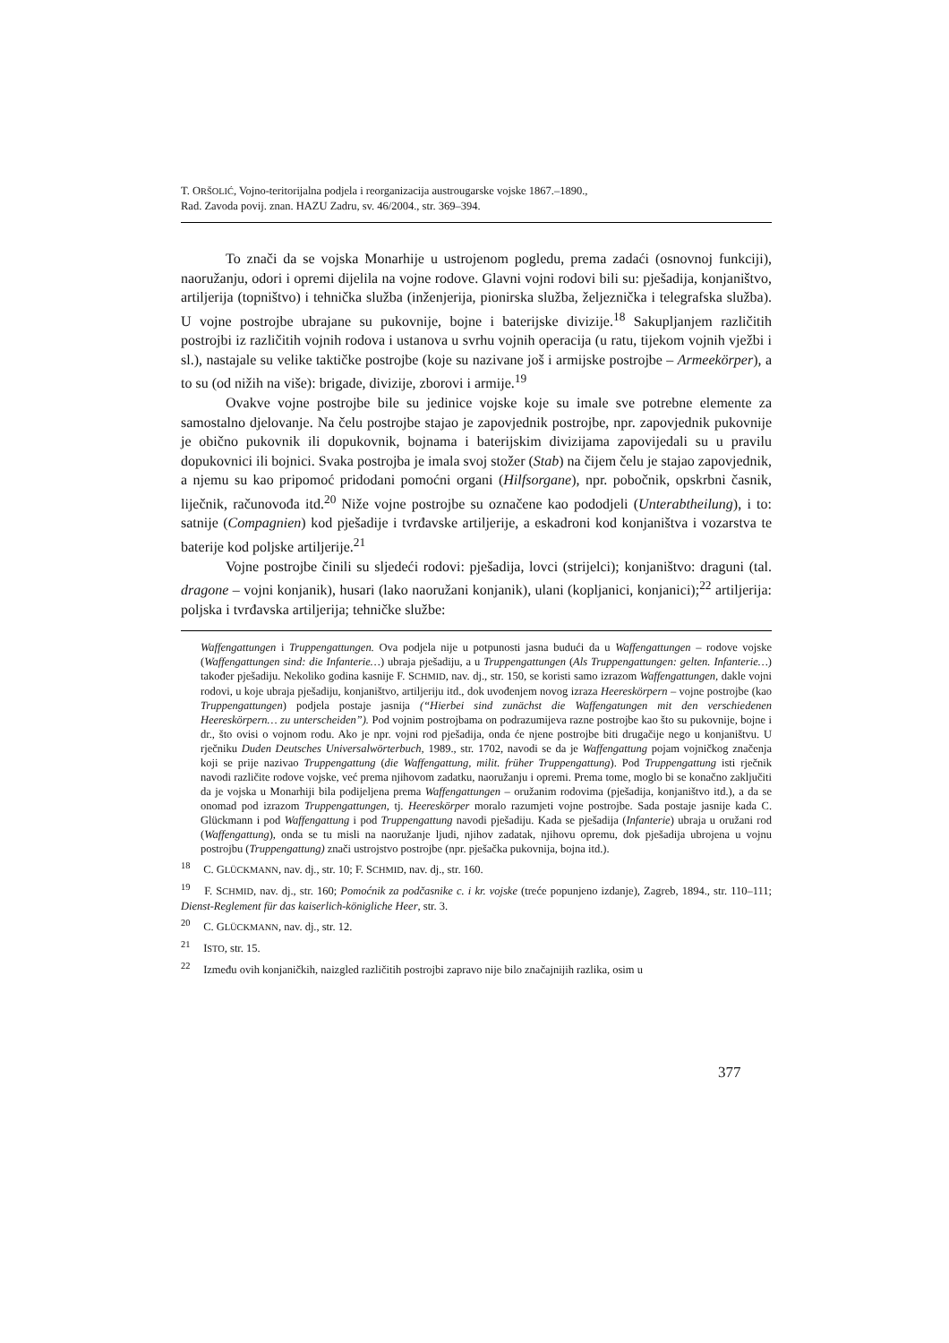T. ORŠOLIĆ, Vojno-teritorijalna podjela i reorganizacija austrougarske vojske 1867.–1890.,
Rad. Zavoda povij. znan. HAZU Zadru, sv. 46/2004., str. 369–394.
To znači da se vojska Monarhije u ustrojenom pogledu, prema zadaći (osnovnoj funkciji), naoružanju, odori i opremi dijelila na vojne rodove. Glavni vojni rodovi bili su: pješadija, konjaništvo, artiljerija (topništvo) i tehnička služba (inženjerija, pionirska služba, željeznička i telegrafska služba). U vojne postrojbe ubrajane su pukovnije, bojne i baterijske divizije.<sup>18</sup> Sakupljanjem različitih postrojbi iz različitih vojnih rodova i ustanova u svrhu vojnih operacija (u ratu, tijekom vojnih vježbi i sl.), nastajale su velike taktičke postrojbe (koje su nazivane još i armijske postrojbe – Armeekörper), a to su (od nižih na više): brigade, divizije, zborovi i armije.<sup>19</sup>
Ovakve vojne postrojbe bile su jedinice vojske koje su imale sve potrebne elemente za samostalno djelovanje. Na čelu postrojbe stajao je zapovjednik postrojbe, npr. zapovjednik pukovnije je obično pukovnik ili dopukovnik, bojnama i baterijskim divizijama zapovijedali su u pravilu dopukovnici ili bojnici. Svaka postrojba je imala svoj stožer (Stab) na čijem čelu je stajao zapovjednik, a njemu su kao pripomoć pridodani pomoćni organi (Hilfsorgane), npr. pobočnik, opskrbni časnik, liječnik, računovođa itd.<sup>20</sup> Niže vojne postrojbe su označene kao pododjeli (Unterabtheilung), i to: satnije (Compagnien) kod pješadije i tvrđavske artiljerije, a eskadroni kod konjaništva i vozarstva te baterije kod poljske artiljerije.<sup>21</sup>
Vojne postrojbe činili su sljedeći rodovi: pješadija, lovci (strijelci); konjaništvo: draguni (tal. dragone – vojni konjanik), husari (lako naoružani konjanik), ulani (kopljanici, konjanici);<sup>22</sup> artiljerija: poljska i tvrđavska artiljerija; tehničke službe:
Waffengattungen i Truppengattungen. Ova podjela nije u potpunosti jasna budući da u Waffengattungen – rodove vojske (Waffengattungen sind: die Infanterie…) ubraja pješadiju, a u Truppengattungen (Als Truppengattungen: gelten. Infanterie…) također pješadiju. Nekoliko godina kasnije F. SCHMID, nav. dj., str. 150, se koristi samo izrazom Waffengattungen, dakle vojni rodovi, u koje ubraja pješadiju, konjaništvo, artiljeriju itd., dok uvođenjem novog izraza Heereskörpern – vojne postrojbe (kao Truppengattungen) podjela postaje jasnija (“Hierbei sind zunächst die Waffengatungen mit den verschiedenen Heereskörpern… zu unterscheiden”). Pod vojnim postrojbama on podrazumijeva razne postrojbe kao što su pukovnije, bojne i dr., što ovisi o vojnom rodu. Ako je npr. vojni rod pješadija, onda će njene postrojbe biti drugačije nego u konjaništvu. U rječniku Duden Deutsches Universalwörterbuch, 1989., str. 1702, navodi se da je Waffengattung pojam vojničkog značenja koji se prije nazivao Truppengattung (die Waffengattung, milit. früher Truppengattung). Pod Truppengattung isti rječnik navodi različite rodove vojske, već prema njihovom zadatku, naoružanju i opremi. Prema tome, moglo bi se konačno zaključiti da je vojska u Monarhiji bila podijeljena prema Waffengattungen – oružanim rodovima (pješadija, konjaništvo itd.), a da se onomad pod izrazom Truppengattungen, tj. Heereskörper moralo razumjeti vojne postrojbe. Sada postaje jasnije kada C. Glückmann i pod Waffengattung i pod Truppengattung navodi pješadiju. Kada se pješadija (Infanterie) ubraja u oružani rod (Waffengattung), onda se tu misli na naoružanje ljudi, njihov zadatak, njihovu opremu, dok pješadija ubrojena u vojnu postrojbu (Truppengattung) znači ustrojstvo postrojbe (npr. pješačka pukovnija, bojna itd.).
<sup>18</sup> C. GLÜCKMANN, nav. dj., str. 10; F. SCHMID, nav. dj., str. 160.
<sup>19</sup> F. SCHMID, nav. dj., str. 160; Pomoćnik za podčasnike c. i kr. vojske (treće popunjeno izdanje), Zagreb, 1894., str. 110–111; Dienst-Reglement für das kaiserlich-königliche Heer, str. 3.
<sup>20</sup> C. GLÜCKMANN, nav. dj., str. 12.
<sup>21</sup> ISTO, str. 15.
<sup>22</sup> Između ovih konjaničkih, naizgled različitih postrojbi zapravo nije bilo značajnijih razlika, osim u
377